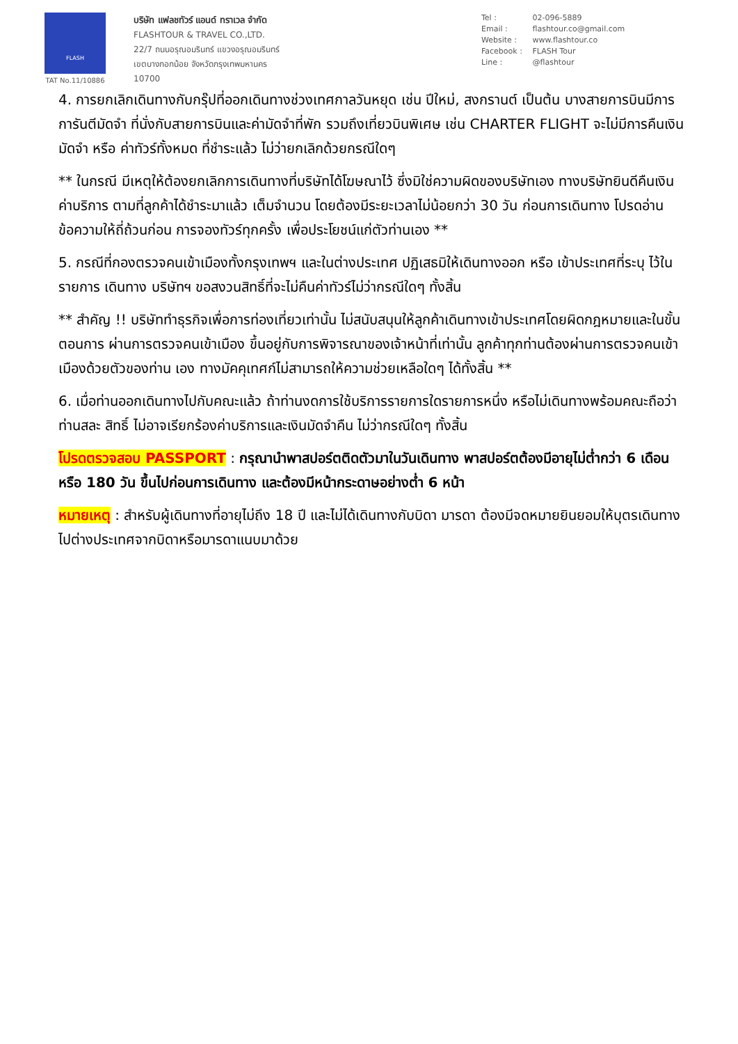FLASH
TAT No.11/10886
บริษัท แฟลชทัวร์ แอนด์ ทราเวล จำกัด
FLASHTOUR & TRAVEL CO.,LTD.
22/7 ถนนอรุณอมรินทร์ แขวงอรุณอมรินทร์
เขตบางกอกน้อย จังหวัดกรุงเทพมหานคร
10700
Tel : 02-096-5889
Email : flashtour.co@gmail.com
Website : www.flashtour.co
Facebook : FLASH Tour
Line : @flashtour
4. การยกเลิกเดินทางกับกรุ๊ปที่ออกเดินทางช่วงเทศกาลวันหยุด เช่น ปีใหม่, สงกรานต์ เป็นต้น บางสายการบินมีการการันตีมัดจำ ที่นั่งกับสายการบินและค่ามัดจำที่พัก รวมถึงเที่ยวบินพิเศษ เช่น CHARTER FLIGHT จะไม่มีการคืนเงินมัดจำ หรือ ค่าทัวร์ทั้งหมด ที่ชำระแล้ว ไม่ว่ายกเลิกด้วยกรณีใดๆ
** ในกรณี มีเหตุให้ต้องยกเลิกการเดินทางที่บริษัทได้โฆษณาไว้ ซึ่งมิใช่ความผิดของบริษัทเอง ทางบริษัทยินดีคืนเงินค่าบริการ ตามที่ลูกค้าได้ชำระมาแล้ว เต็มจำนวน โดยต้องมีระยะเวลาไม่น้อยกว่า 30 วัน ก่อนการเดินทาง โปรดอ่านข้อความให้ถี่ถ้วนก่อน การจองทัวร์ทุกครั้ง เพื่อประโยชน์แก่ตัวท่านเอง **
5. กรณีที่กองตรวจคนเข้าเมืองทั้งกรุงเทพฯ และในต่างประเทศ ปฏิเสธมิให้เดินทางออก หรือ เข้าประเทศที่ระบุ ไว้ในรายการ เดินทาง บริษัทฯ ขอสงวนสิทธิ์ที่จะไม่คืนค่าทัวร์ไม่ว่ากรณีใดๆ ทั้งสิ้น
** สำคัญ !! บริษัททำธุรกิจเพื่อการท่องเที่ยวเท่านั้น ไม่สนับสนุนให้ลูกค้าเดินทางเข้าประเทศโดยผิดกฎหมายและในขั้นตอนการ ผ่านการตรวจคนเข้าเมือง ขึ้นอยู่กับการพิจารณาของเจ้าหน้าที่เท่านั้น ลูกค้าทุกท่านต้องผ่านการตรวจคนเข้าเมืองด้วยตัวของท่าน เอง ทางมัคคุเทศก์ไม่สามารถให้ความช่วยเหลือใดๆ ได้ทั้งสิ้น **
6. เมื่อท่านออกเดินทางไปกับคณะแล้ว ถ้าท่านงดการใช้บริการรายการใดรายการหนึ่ง หรือไม่เดินทางพร้อมคณะถือว่าท่านสละ สิทธิ์ ไม่อาจเรียกร้องค่าบริการและเงินมัดจำคืน ไม่ว่ากรณีใดๆ ทั้งสิ้น
โปรดตรวจสอบ PASSPORT : กรุณานำพาสปอร์ตติดตัวมาในวันเดินทาง พาสปอร์ตต้องมีอายุไม่ต่ำกว่า 6 เดือน หรือ 180 วัน ขึ้นไปก่อนการเดินทาง และต้องมีหน้ากระดาษอย่างต่ำ 6 หน้า
หมายเหตุ : สำหรับผู้เดินทางที่อายุไม่ถึง 18 ปี และไม่ได้เดินทางกับบิดา มารดา ต้องมีจดหมายยินยอมให้บุตรเดินทางไปต่างประเทศจากบิดาหรือมารดาแนบมาด้วย